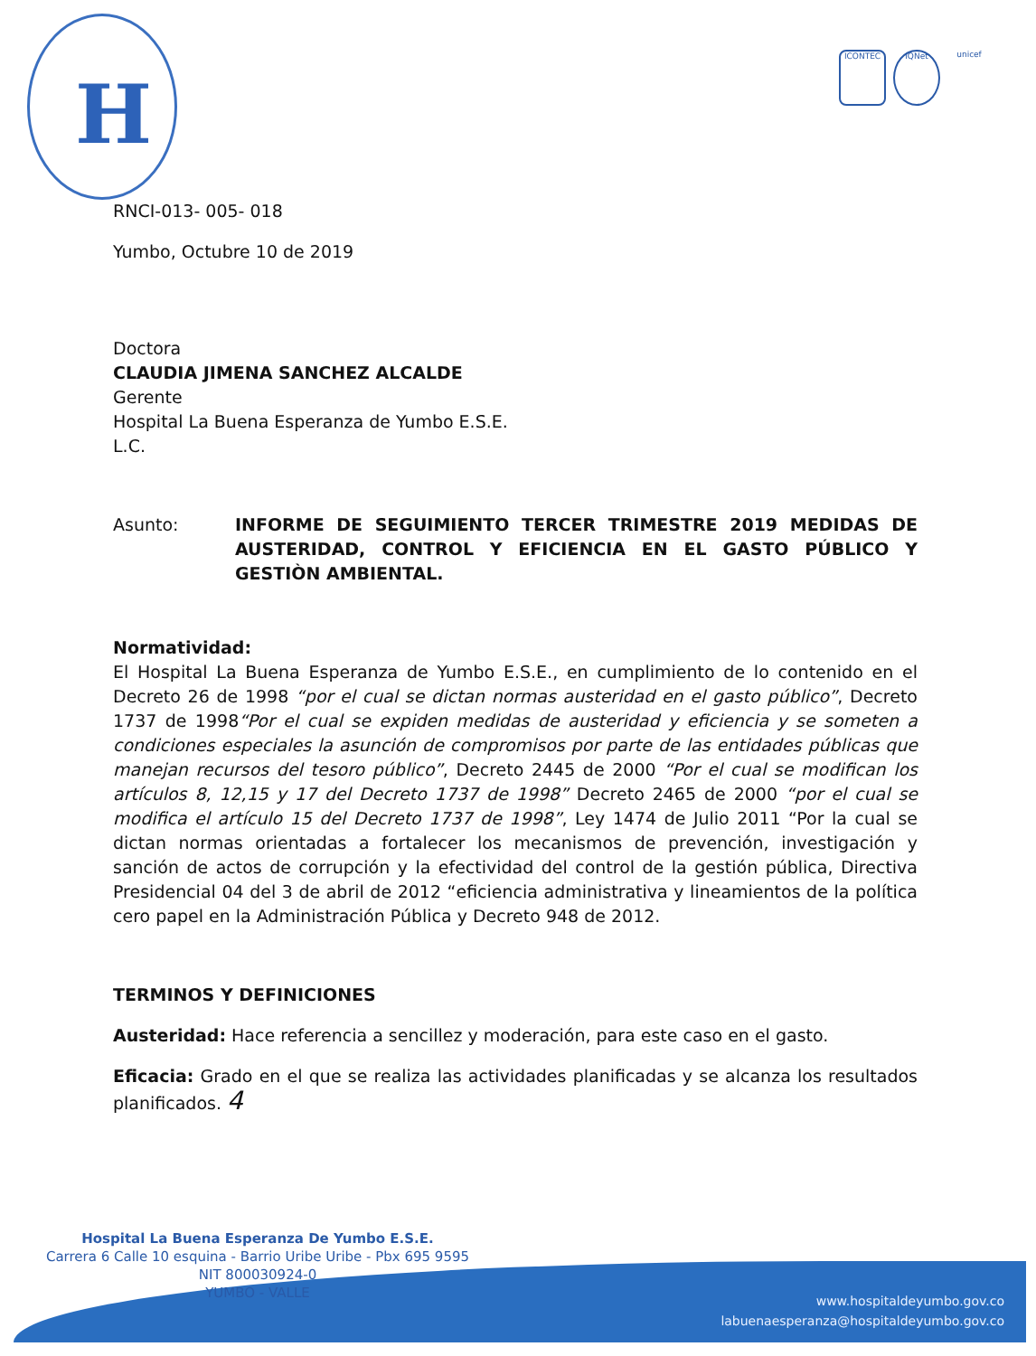H
ICONTEC IQNet unicef
RNCI-013- 005- 018
Yumbo, Octubre 10 de 2019
Doctora
CLAUDIA JIMENA SANCHEZ ALCALDE
Gerente
Hospital La Buena Esperanza de Yumbo E.S.E.
L.C.
Asunto: INFORME DE SEGUIMIENTO TERCER TRIMESTRE 2019 MEDIDAS DE AUSTERIDAD, CONTROL Y EFICIENCIA EN EL GASTO PÚBLICO Y GESTIÒN AMBIENTAL.
Normatividad:
El Hospital La Buena Esperanza de Yumbo E.S.E., en cumplimiento de lo contenido en el Decreto 26 de 1998 “por el cual se dictan normas austeridad en el gasto público”, Decreto 1737 de 1998“Por el cual se expiden medidas de austeridad y eficiencia y se someten a condiciones especiales la asunción de compromisos por parte de las entidades públicas que manejan recursos del tesoro público”, Decreto 2445 de 2000 “Por el cual se modifican los artículos 8, 12,15 y 17 del Decreto 1737 de 1998” Decreto 2465 de 2000 “por el cual se modifica el artículo 15 del Decreto 1737 de 1998”, Ley 1474 de Julio 2011 “Por la cual se dictan normas orientadas a fortalecer los mecanismos de prevención, investigación y sanción de actos de corrupción y la efectividad del control de la gestión pública, Directiva Presidencial 04 del 3 de abril de 2012 “eficiencia administrativa y lineamientos de la política cero papel en la Administración Pública y Decreto 948 de 2012.
TERMINOS Y DEFINICIONES
Austeridad: Hace referencia a sencillez y moderación, para este caso en el gasto.
Eficacia: Grado en el que se realiza las actividades planificadas y se alcanza los resultados planificados. 4
Hospital La Buena Esperanza De Yumbo E.S.E.
Carrera 6 Calle 10 esquina - Barrio Uribe Uribe - Pbx 695 9595
NIT 800030924-0
YUMBO - VALLE
www.hospitaldeyumbo.gov.co
labuenaesperanza@hospitaldeyumbo.gov.co